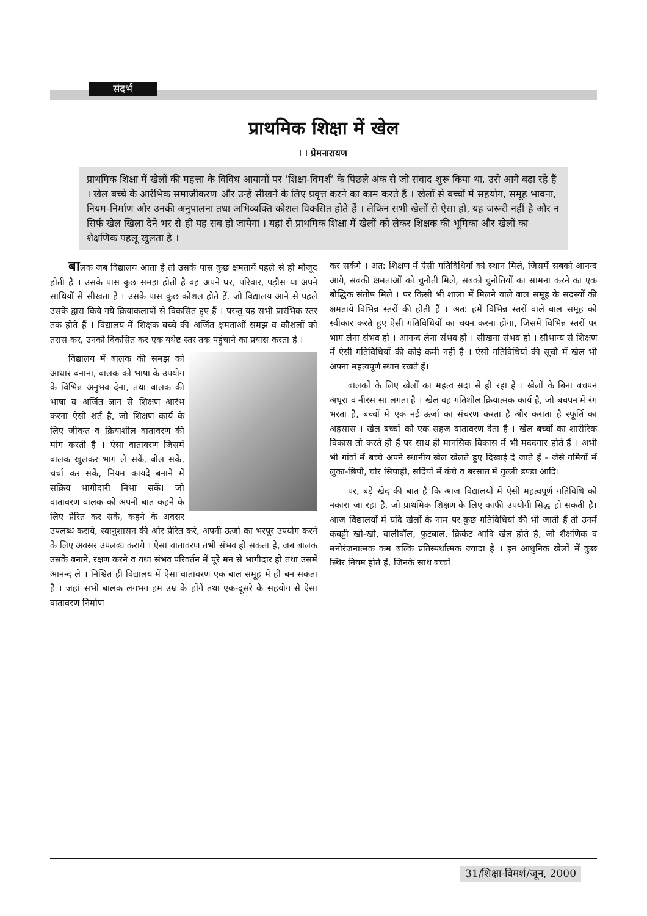संदर्भ
प्राथमिक शिक्षा में खेल
☐ प्रेमनारायण
प्राथमिक शिक्षा में खेलों की महत्ता के विविध आयामों पर ‘शिक्षा-विमर्श’ के पिछले अंक से जो संवाद शुरू किया था, उसे आगे बढ़ा रहे हैं । खेल बच्चे के आरंभिक समाजीकरण और उन्हें सीखने के लिए प्रवृत्त करने का काम करते हैं । खेलों से बच्चों में सहयोग, समूह भावना, नियम-निर्माण और उनकी अनुपालना तथा अभिव्यक्ति कौशल विकसित होते हैं । लेकिन सभी खेलों से ऐसा हो, यह जरूरी नहीं है और न सिर्फ खेल खिला देने भर से ही यह सब हो जायेगा । यहां से प्राथमिक शिक्षा में खेलों को लेकर शिक्षक की भूमिका और खेलों का शैक्षणिक पहलू खुलता है ।
बालक जब विद्यालय आता है तो उसके पास कुछ क्षमतायें पहले से ही मौजूद होती है । उसके पास कुछ समझ होती है वह अपने घर, परिवार, पड़ौस या अपने साथियों से सीखता है । उसके पास कुछ कौशल होते हैं, जो विद्यालय आने से पहले उसके द्वारा किये गये क्रियाकलापों से विकसित हुए हैं । परन्तु यह सभी प्रारंभिक स्तर तक होते हैं । विद्यालय में शिक्षक बच्चे की अर्जित क्षमताओं समझ व कौशलों को तरास कर, उनको विकसित कर एक यथेष्ट स्तर तक पहुंचाने का प्रयास करता है ।
विद्यालय में बालक की समझ को आधार बनाना, बालक को भाषा के उपयोग के विभिन्न अनुभव देना, तथा बालक की भाषा व अर्जित ज्ञान से शिक्षण आरंभ करना ऐसी शर्त है, जो शिक्षण कार्य के लिए जीवन्त व क्रियाशील वातावरण की मांग करती है । ऐसा वातावरण जिसमें बालक खुलकर भाग ले सकें, बोल सकें, चर्चा कर सकें, नियम कायदे बनाने में सक्रिय भागीदारी निभा सकें। जो वातावरण बालक को अपनी बात कहने के लिए प्रेरित कर सके, कहने के अवसर उपलब्ध कराये, स्वानुशासन की ओर प्रेरित करे, अपनी ऊर्जा का भरपूर उपयोग करने के लिए अवसर उपलब्ध कराये । ऐसा वातावरण तभी संभव हो सकता है, जब बालक उसके बनाने, रक्षण करने व यथा संभव परिवर्तन में पूरे मन से भागीदार हो तथा उसमें आनन्द ले । निश्चित ही विद्यालय में ऐसा वातावरण एक बाल समूह में ही बन सकता है । जहां सभी बालक लगभग हम उम्र के होंगें तथा एक-दूसरे के सहयोग से ऐसा वातावरण निर्माण
कर सकेंगे । अत: शिक्षण में ऐसी गतिविधियों को स्थान मिले, जिसमें सबको आनन्द आये, सबकी क्षमताओं को चुनौती मिले, सबको चुनौतियों का सामना करने का एक बौद्धिक संतोष मिले । पर किसी भी शाला में मिलने वाले बाल समूह के सदस्यों की क्षमतायें विभिन्न स्तरों की होती हैं । अत: हमें विभिन्न स्तरों वाले बाल समूह को स्वीकार करते हुए ऐसी गतिविधियों का चयन करना होगा, जिसमें विभिन्न स्तरों पर भाग लेना संभव हो । आनन्द लेना संभव हो । सीखना संभव हो । सौभाग्य से शिक्षण में ऐसी गतिविधियों की कोई कमी नहीं है । ऐसी गतिविधियों की सूची में खेल भी अपना महत्वपूर्ण स्थान रखते हैं।
बालकों के लिए खेलों का महत्व सदा से ही रहा है । खेलों के बिना बचपन अधूरा व नीरस सा लगता है । खेल वह गतिशील क्रियात्मक कार्य है, जो बचपन में रंग भरता है, बच्चों में एक नई ऊर्जा का संचरण करता है और कराता है स्फूर्ति का अहसास । खेल बच्चों को एक सहज वातावरण देता है । खेल बच्चों का शारीरिक विकास तो करते ही हैं पर साथ ही मानसिक विकास में भी मददगार होते हैं । अभी भी गांवों में बच्चे अपने स्थानीय खेल खेलते हुए दिखाई दे जाते हैं - जैसे गर्मियों में लुका-छिपी, चोर सिपाही, सर्दियों में कंचे व बरसात में गुल्ली डण्डा आदि।
पर, बड़े खेद की बात है कि आज विद्यालयों में ऐसी महत्वपूर्ण गतिविधि को नकारा जा रहा है, जो प्राथमिक शिक्षण के लिए काफी उपयोगी सिद्ध हो सकती है। आज विद्यालयों में यदि खेलों के नाम पर कुछ गतिविधियां की भी जाती हैं तो उनमें कबड्डी खो-खो, वालीबॉल, फुटबाल, क्रिकेट आदि खेल होते है, जो शैक्षणिक व मनोरंजनात्मक कम बल्कि प्रतिस्पर्धात्मक ज्यादा है । इन आधुनिक खेलों में कुछ स्थिर नियम होते हैं, जिनके साथ बच्चों
31/शिक्षा-विमर्श/जून, 2000